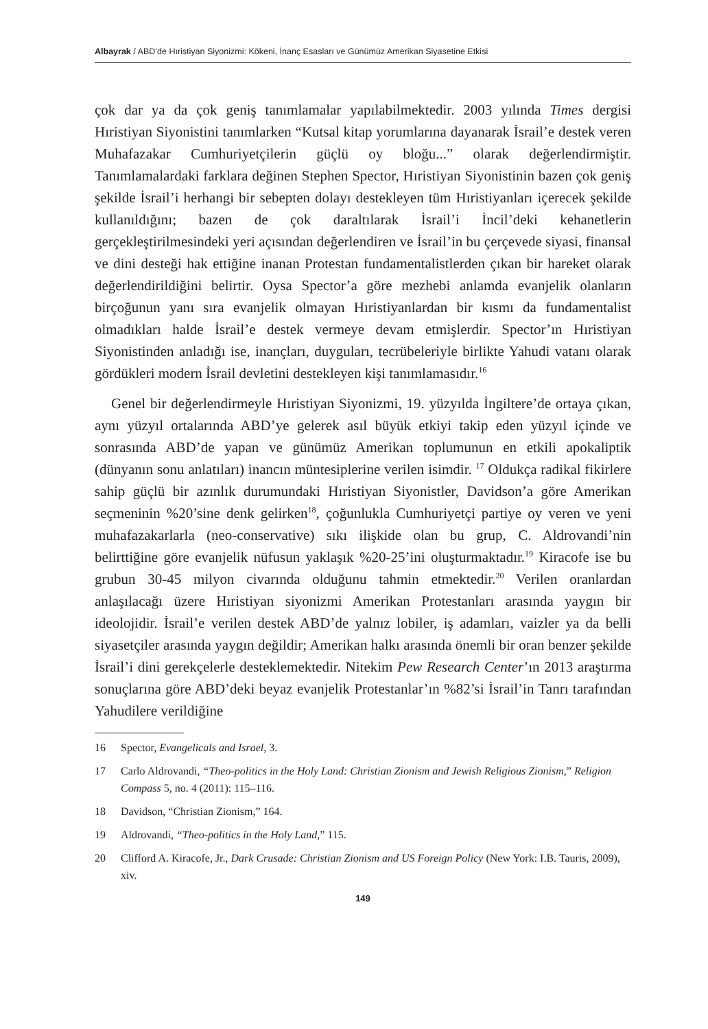Albayrak / ABD’de Hıristiyan Siyonizmi: Kökeni, İnanç Esasları ve Günümüz Amerikan Siyasetine Etkisi
çok dar ya da çok geniş tanımlamalar yapılabilmektedir. 2003 yılında Times dergisi Hıristiyan Siyonistini tanımlarken “Kutsal kitap yorumlarına dayanarak İsrail’e destek veren Muhafazakar Cumhuriyetçilerin güçlü oy bloğu...” olarak değerlendirmiştir. Tanımlamalardaki farklara değinen Stephen Spector, Hıristiyan Siyonistinin bazen çok geniş şekilde İsrail’i herhangi bir sebepten dolayı destekleyen tüm Hıristiyanları içerecek şekilde kullanıldığını; bazen de çok daraltılarak İsrail’i İncil’deki kehanetlerin gerçekleştirilmesindeki yeri açısından değerlendiren ve İsrail’in bu çerçevede siyasi, finansal ve dini desteği hak ettiğine inanan Protestan fundamentalistlerden çıkan bir hareket olarak değerlendirildiğini belirtir. Oysa Spector’a göre mezhebi anlamda evanjelik olanların birçoğunun yanı sıra evanjelik olmayan Hıristiyanlardan bir kısmı da fundamentalist olmadıkları halde İsrail’e destek vermeye devam etmişlerdir. Spector’ın Hıristiyan Siyonistinden anladığı ise, inançları, duyguları, tecrübeleriyle birlikte Yahudi vatanı olarak gördükleri modern İsrail devletini destekleyen kişi tanımlamasıdır.<sup>16</sup>
Genel bir değerlendirmeyle Hıristiyan Siyonizmi, 19. yüzyılda İngiltere’de ortaya çıkan, aynı yüzyıl ortalarında ABD’ye gelerek asıl büyük etkiyi takip eden yüzyıl içinde ve sonrasında ABD’de yapan ve günümüz Amerikan toplumunun en etkili apokaliptik (dünyanın sonu anlatıları) inancın müntesiplerine verilen isimdir. <sup>17</sup> Oldukça radikal fikirlere sahip güçlü bir azınlık durumundaki Hıristiyan Siyonistler, Davidson’a göre Amerikan seçmeninin %20’sine denk gelirken<sup>18</sup>, çoğunlukla Cumhuriyetçi partiye oy veren ve yeni muhafazakarlarla (neo-conservative) sıkı ilişkide olan bu grup, C. Aldrovandi’nin belirttiğine göre evanjelik nüfusun yaklaşık %20-25’ini oluşturmaktadır.<sup>19</sup> Kiracofe ise bu grubun 30-45 milyon civarında olduğunu tahmin etmektedir.<sup>20</sup> Verilen oranlardan anlaşılacağı üzere Hıristiyan siyonizmi Amerikan Protestanları arasında yaygın bir ideolojidir. İsrail’e verilen destek ABD’de yalnız lobiler, iş adamları, vaizler ya da belli siyasetçiler arasında yaygın değildir; Amerikan halkı arasında önemli bir oran benzer şekilde İsrail’i dini gerekçelerle desteklemektedir. Nitekim Pew Research Center’ın 2013 araştırma sonuçlarına göre ABD’deki beyaz evanjelik Protestanlar’ın %82’si İsrail’in Tanrı tarafından Yahudilere verildiğine
16 Spector, Evangelicals and Israel, 3.
17 Carlo Aldrovandi, “Theo-politics in the Holy Land: Christian Zionism and Jewish Religious Zionism,” Religion Compass 5, no. 4 (2011): 115–116.
18 Davidson, “Christian Zionism,” 164.
19 Aldrovandi, “Theo-politics in the Holy Land,” 115.
20 Clifford A. Kiracofe, Jr., Dark Crusade: Christian Zionism and US Foreign Policy (New York: I.B. Tauris, 2009), xiv.
149